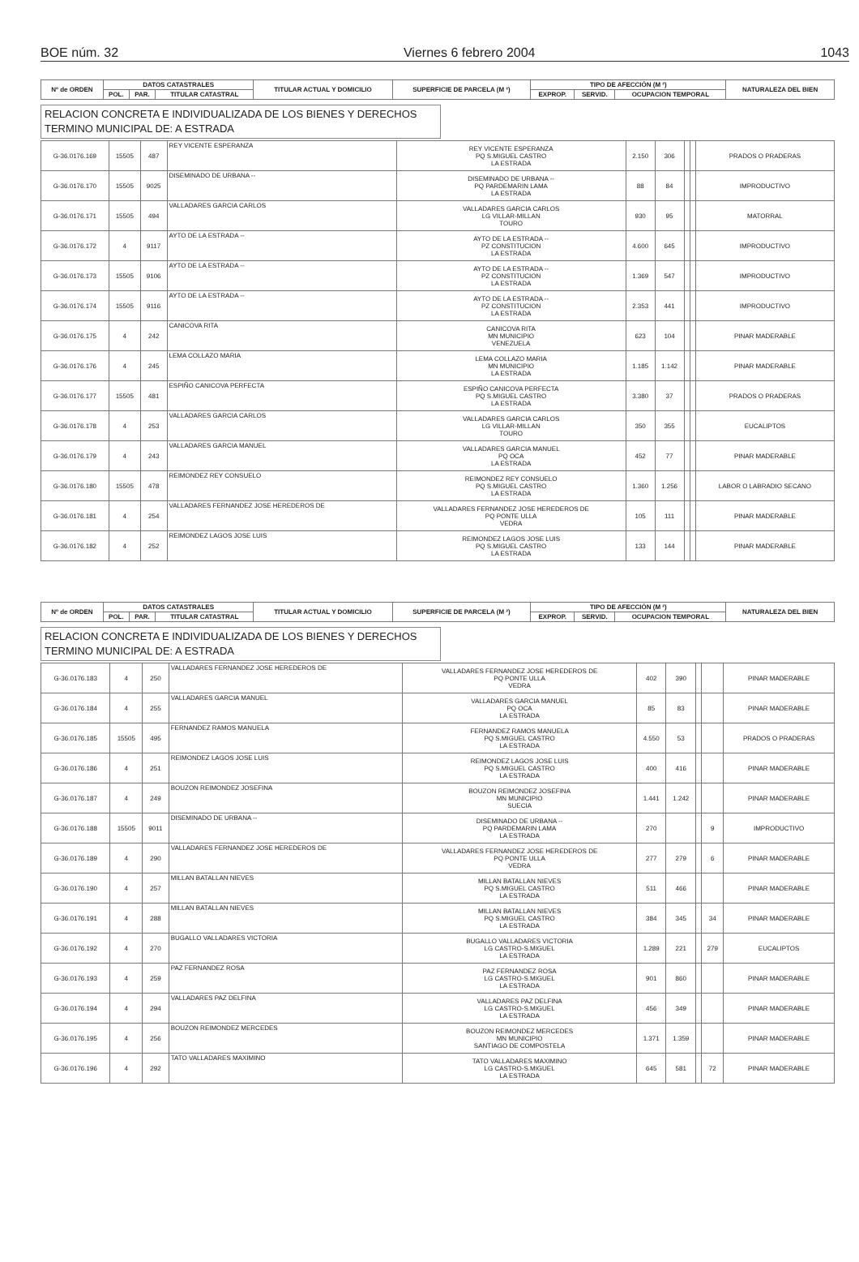BOE núm. 32 Viernes 6 febrero 2004 1043
| Nº de ORDEN | DATOS CATASTRALES | | | TITULAR ACTUAL Y DOMICILIO | SUPERFICIE DE PARCELA (M ²) | TIPO DE AFECCIÓN (M ²) | | | NATURALEZA DEL BIEN |
| --- | --- | --- | --- | --- | --- | --- | --- | --- | --- |
| | POL. | PAR. | TITULAR CATASTRAL | | | EXPROP. | SERVID. | OCUPACION TEMPORAL | |
RELACION CONCRETA E INDIVIDUALIZADA DE LOS BIENES Y DERECHOS
TERMINO MUNICIPAL DE: A ESTRADA
| G-36.0176.169 | 15505 | 487 | REY VICENTE ESPERANZA | REY VICENTE ESPERANZA PQ S.MIGUEL CASTRO LA ESTRADA | 2.150 | 306 | | | PRADOS O PRADERAS |
| G-36.0176.170 | 15505 | 9025 | DISEMINADO DE URBANA -- | DISEMINADO DE URBANA -- PQ PARDEMARIN LAMA LA ESTRADA | 88 | 84 | | | IMPRODUCTIVO |
| G-36.0176.171 | 15505 | 494 | VALLADARES GARCIA CARLOS | VALLADARES GARCIA CARLOS LG VILLAR-MILLAN TOURO | 930 | 95 | | | MATORRAL |
| G-36.0176.172 | 4 | 9117 | AYTO DE LA ESTRADA -- | AYTO DE LA ESTRADA -- PZ CONSTITUCION LA ESTRADA | 4.600 | 645 | | | IMPRODUCTIVO |
| G-36.0176.173 | 15505 | 9106 | AYTO DE LA ESTRADA -- | AYTO DE LA ESTRADA -- PZ CONSTITUCION LA ESTRADA | 1.369 | 547 | | | IMPRODUCTIVO |
| G-36.0176.174 | 15505 | 9116 | AYTO DE LA ESTRADA -- | AYTO DE LA ESTRADA -- PZ CONSTITUCION LA ESTRADA | 2.353 | 441 | | | IMPRODUCTIVO |
| G-36.0176.175 | 4 | 242 | CANICOVA RITA | CANICOVA RITA MN MUNICIPIO VENEZUELA | 623 | 104 | | | PINAR MADERABLE |
| G-36.0176.176 | 4 | 245 | LEMA COLLAZO MARIA | LEMA COLLAZO MARIA MN MUNICIPIO LA ESTRADA | 1.185 | 1.142 | | | PINAR MADERABLE |
| G-36.0176.177 | 15505 | 481 | ESPIÑO CANICOVA PERFECTA | ESPIÑO CANICOVA PERFECTA PQ S.MIGUEL CASTRO LA ESTRADA | 3.380 | 37 | | | PRADOS O PRADERAS |
| G-36.0176.178 | 4 | 253 | VALLADARES GARCIA CARLOS | VALLADARES GARCIA CARLOS LG VILLAR-MILLAN TOURO | 350 | 355 | | | EUCALIPTOS |
| G-36.0176.179 | 4 | 243 | VALLADARES GARCIA MANUEL | VALLADARES GARCIA MANUEL PQ OCA LA ESTRADA | 452 | 77 | | | PINAR MADERABLE |
| G-36.0176.180 | 15505 | 478 | REIMONDEZ REY CONSUELO | REIMONDEZ REY CONSUELO PQ S.MIGUEL CASTRO LA ESTRADA | 1.360 | 1.256 | | | LABOR O LABRADIO SECANO |
| G-36.0176.181 | 4 | 254 | VALLADARES FERNANDEZ JOSE HEREDEROS DE | VALLADARES FERNANDEZ JOSE HEREDEROS DE PQ PONTE ULLA VEDRA | 105 | 111 | | | PINAR MADERABLE |
| G-36.0176.182 | 4 | 252 | REIMONDEZ LAGOS JOSE LUIS | REIMONDEZ LAGOS JOSE LUIS PQ S.MIGUEL CASTRO LA ESTRADA | 133 | 144 | | | PINAR MADERABLE |
| Nº de ORDEN | DATOS CATASTRALES | | | TITULAR ACTUAL Y DOMICILIO | SUPERFICIE DE PARCELA (M ²) | TIPO DE AFECCIÓN (M ²) | | | NATURALEZA DEL BIEN |
| --- | --- | --- | --- | --- | --- | --- | --- | --- | --- |
| | POL. | PAR. | TITULAR CATASTRAL | | | EXPROP. | SERVID. | OCUPACION TEMPORAL | |
RELACION CONCRETA E INDIVIDUALIZADA DE LOS BIENES Y DERECHOS
TERMINO MUNICIPAL DE: A ESTRADA
| G-36.0176.183 | 4 | 250 | VALLADARES FERNANDEZ JOSE HEREDEROS DE | VALLADARES FERNANDEZ JOSE HEREDEROS DE PQ PONTE ULLA VEDRA | 402 | 390 | | | PINAR MADERABLE |
| G-36.0176.184 | 4 | 255 | VALLADARES GARCIA MANUEL | VALLADARES GARCIA MANUEL PQ OCA LA ESTRADA | 85 | 83 | | | PINAR MADERABLE |
| G-36.0176.185 | 15505 | 495 | FERNANDEZ RAMOS MANUELA | FERNANDEZ RAMOS MANUELA PQ S.MIGUEL CASTRO LA ESTRADA | 4.550 | 53 | | | PRADOS O PRADERAS |
| G-36.0176.186 | 4 | 251 | REIMONDEZ LAGOS JOSE LUIS | REIMONDEZ LAGOS JOSE LUIS PQ S.MIGUEL CASTRO LA ESTRADA | 400 | 416 | | | PINAR MADERABLE |
| G-36.0176.187 | 4 | 249 | BOUZON REIMONDEZ JOSEFINA | BOUZON REIMONDEZ JOSEFINA MN MUNICIPIO SUECIA | 1.441 | 1.242 | | | PINAR MADERABLE |
| G-36.0176.188 | 15505 | 9011 | DISEMINADO DE URBANA -- | DISEMINADO DE URBANA -- PQ PARDEMARIN LAMA LA ESTRADA | 270 | | | 9 | IMPRODUCTIVO |
| G-36.0176.189 | 4 | 290 | VALLADARES FERNANDEZ JOSE HEREDEROS DE | VALLADARES FERNANDEZ JOSE HEREDEROS DE PQ PONTE ULLA VEDRA | 277 | 279 | | 6 | PINAR MADERABLE |
| G-36.0176.190 | 4 | 257 | MILLAN BATALLAN NIEVES | MILLAN BATALLAN NIEVES PQ S.MIGUEL CASTRO LA ESTRADA | 511 | 466 | | | PINAR MADERABLE |
| G-36.0176.191 | 4 | 288 | MILLAN BATALLAN NIEVES | MILLAN BATALLAN NIEVES PQ S.MIGUEL CASTRO LA ESTRADA | 384 | 345 | | 34 | PINAR MADERABLE |
| G-36.0176.192 | 4 | 270 | BUGALLO VALLADARES VICTORIA | BUGALLO VALLADARES VICTORIA LG CASTRO-S.MIGUEL LA ESTRADA | 1.289 | 221 | | 279 | EUCALIPTOS |
| G-36.0176.193 | 4 | 259 | PAZ FERNANDEZ ROSA | PAZ FERNANDEZ ROSA LG CASTRO-S.MIGUEL LA ESTRADA | 901 | 860 | | | PINAR MADERABLE |
| G-36.0176.194 | 4 | 294 | VALLADARES PAZ DELFINA | VALLADARES PAZ DELFINA LG CASTRO-S.MIGUEL LA ESTRADA | 456 | 349 | | | PINAR MADERABLE |
| G-36.0176.195 | 4 | 256 | BOUZON REIMONDEZ MERCEDES | BOUZON REIMONDEZ MERCEDES MN MUNICIPIO SANTIAGO DE COMPOSTELA | 1.371 | 1.359 | | | PINAR MADERABLE |
| G-36.0176.196 | 4 | 292 | TATO VALLADARES MAXIMINO | TATO VALLADARES MAXIMINO LG CASTRO-S.MIGUEL LA ESTRADA | 645 | 581 | | 72 | PINAR MADERABLE |